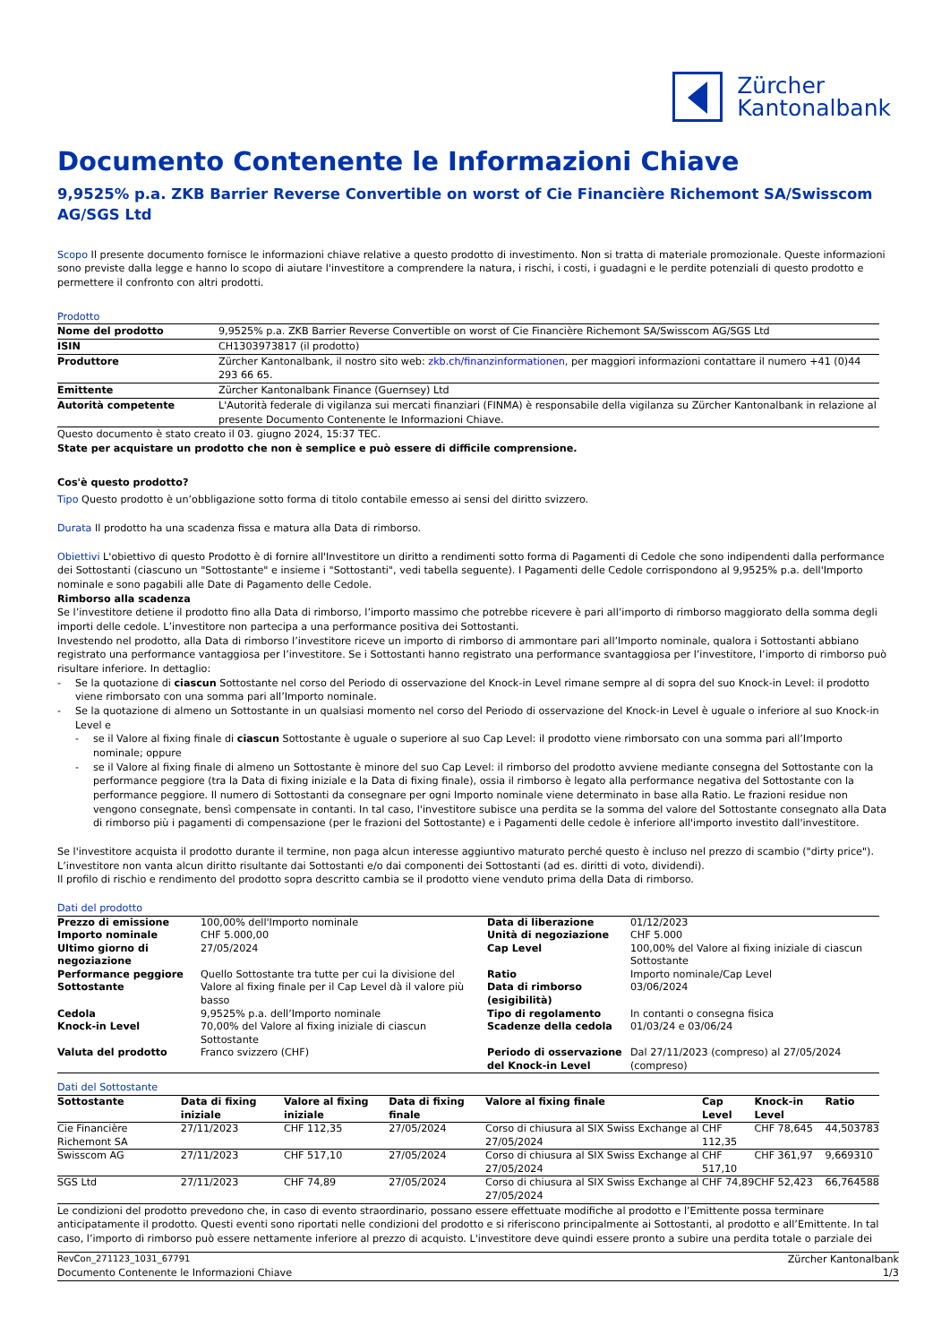Zürcher
Kantonalbank
Documento Contenente le Informazioni Chiave
9,9525% p.a. ZKB Barrier Reverse Convertible on worst of Cie Financière Richemont SA/Swisscom AG/SGS Ltd
Scopo Il presente documento fornisce le informazioni chiave relative a questo prodotto di investimento. Non si tratta di materiale promozionale. Queste informazioni sono previste dalla legge e hanno lo scopo di aiutare l'investitore a comprendere la natura, i rischi, i costi, i guadagni e le perdite potenziali di questo prodotto e permettere il confronto con altri prodotti.
Prodotto
| Nome del prodotto | 9,9525% p.a. ZKB Barrier Reverse Convertible on worst of Cie Financière Richemont SA/Swisscom AG/SGS Ltd |
| ISIN | CH1303973817 (il prodotto) |
| Produttore | Zürcher Kantonalbank, il nostro sito web: zkb.ch/finanzinformationen, per maggiori informazioni contattare il numero +41 (0)44 293 66 65. |
| Emittente | Zürcher Kantonalbank Finance (Guernsey) Ltd |
| Autorità competente | L'Autorità federale di vigilanza sui mercati finanziari (FINMA) è responsabile della vigilanza su Zürcher Kantonalbank in relazione al presente Documento Contenente le Informazioni Chiave. |
Questo documento è stato creato il 03. giugno 2024, 15:37 TEC.
State per acquistare un prodotto che non è semplice e può essere di difficile comprensione.
Cos'è questo prodotto?
Tipo Questo prodotto è un’obbligazione sotto forma di titolo contabile emesso ai sensi del diritto svizzero.
Durata Il prodotto ha una scadenza fissa e matura alla Data di rimborso.
Obiettivi L'obiettivo di questo Prodotto è di fornire all'Investitore un diritto a rendimenti sotto forma di Pagamenti di Cedole che sono indipendenti dalla performance dei Sottostanti (ciascuno un "Sottostante" e insieme i "Sottostanti", vedi tabella seguente). I Pagamenti delle Cedole corrispondono al 9,9525% p.a. dell'Importo nominale e sono pagabili alle Date di Pagamento delle Cedole.
Rimborso alla scadenza
Se l’investitore detiene il prodotto fino alla Data di rimborso, l’importo massimo che potrebbe ricevere è pari all’importo di rimborso maggiorato della somma degli importi delle cedole. L’investitore non partecipa a una performance positiva dei Sottostanti.
Investendo nel prodotto, alla Data di rimborso l’investitore riceve un importo di rimborso di ammontare pari all’Importo nominale, qualora i Sottostanti abbiano registrato una performance vantaggiosa per l’investitore. Se i Sottostanti hanno registrato una performance svantaggiosa per l’investitore, l’importo di rimborso può risultare inferiore. In dettaglio:
- Se la quotazione di ciascun Sottostante nel corso del Periodo di osservazione del Knock-in Level rimane sempre al di sopra del suo Knock-in Level: il prodotto viene rimborsato con una somma pari all’Importo nominale.
- Se la quotazione di almeno un Sottostante in un qualsiasi momento nel corso del Periodo di osservazione del Knock-in Level è uguale o inferiore al suo Knock-in Level e
- se il Valore al fixing finale di ciascun Sottostante è uguale o superiore al suo Cap Level: il prodotto viene rimborsato con una somma pari all’Importo nominale; oppure
- se il Valore al fixing finale di almeno un Sottostante è minore del suo Cap Level: il rimborso del prodotto avviene mediante consegna del Sottostante con la performance peggiore (tra la Data di fixing iniziale e la Data di fixing finale), ossia il rimborso è legato alla performance negativa del Sottostante con la performance peggiore. Il numero di Sottostanti da consegnare per ogni Importo nominale viene determinato in base alla Ratio. Le frazioni residue non vengono consegnate, bensì compensate in contanti. In tal caso, l'investitore subisce una perdita se la somma del valore del Sottostante consegnato alla Data di rimborso più i pagamenti di compensazione (per le frazioni del Sottostante) e i Pagamenti delle cedole è inferiore all'importo investito dall'investitore.
Se l'investitore acquista il prodotto durante il termine, non paga alcun interesse aggiuntivo maturato perché questo è incluso nel prezzo di scambio ("dirty price"). L’investitore non vanta alcun diritto risultante dai Sottostanti e/o dai componenti dei Sottostanti (ad es. diritti di voto, dividendi).
Il profilo di rischio e rendimento del prodotto sopra descritto cambia se il prodotto viene venduto prima della Data di rimborso.
Dati del prodotto
| Prezzo di emissione | 100,00% dell'Importo nominale | Data di liberazione | 01/12/2023 |
| Importo nominale | CHF 5.000,00 | Unità di negoziazione | CHF 5.000 |
| Ultimo giorno di negoziazione | 27/05/2024 | Cap Level | 100,00% del Valore al fixing iniziale di ciascun Sottostante |
| Performance peggiore Sottostante | Quello Sottostante tra tutte per cui la divisione del Valore al fixing finale per il Cap Level dà il valore più basso | Ratio Data di rimborso (esigibilità) | Importo nominale/Cap Level 03/06/2024 |
| Cedola | 9,9525% p.a. dell’Importo nominale | Tipo di regolamento | In contanti o consegna fisica |
| Knock-in Level | 70,00% del Valore al fixing iniziale di ciascun Sottostante | Scadenze della cedola | 01/03/24 e 03/06/24 |
| Valuta del prodotto | Franco svizzero (CHF) | Periodo di osservazione del Knock-in Level | Dal 27/11/2023 (compreso) al 27/05/2024 (compreso) |
Dati del Sottostante
| Sottostante | Data di fixing iniziale | Valore al fixing iniziale | Data di fixing finale | Valore al fixing finale | Cap Level | Knock-in Level | Ratio |
| --- | --- | --- | --- | --- | --- | --- | --- |
| Cie Financière Richemont SA | 27/11/2023 | CHF 112,35 | 27/05/2024 | Corso di chiusura al SIX Swiss Exchange al 27/05/2024 | CHF 112,35 | CHF 78,645 | 44,503783 |
| Swisscom AG | 27/11/2023 | CHF 517,10 | 27/05/2024 | Corso di chiusura al SIX Swiss Exchange al 27/05/2024 | CHF 517,10 | CHF 361,97 | 9,669310 |
| SGS Ltd | 27/11/2023 | CHF 74,89 | 27/05/2024 | Corso di chiusura al SIX Swiss Exchange al 27/05/2024 | CHF 74,89 | CHF 52,423 | 66,764588 |
Le condizioni del prodotto prevedono che, in caso di evento straordinario, possano essere effettuate modifiche al prodotto e l’Emittente possa terminare anticipatamente il prodotto. Questi eventi sono riportati nelle condizioni del prodotto e si riferiscono principalmente ai Sottostanti, al prodotto e all’Emittente. In tal caso, l’importo di rimborso può essere nettamente inferiore al prezzo di acquisto. L'investitore deve quindi essere pronto a subire una perdita totale o parziale dei
RevCon_271123_1031_67791 Zürcher Kantonalbank
Documento Contenente le Informazioni Chiave 1/3